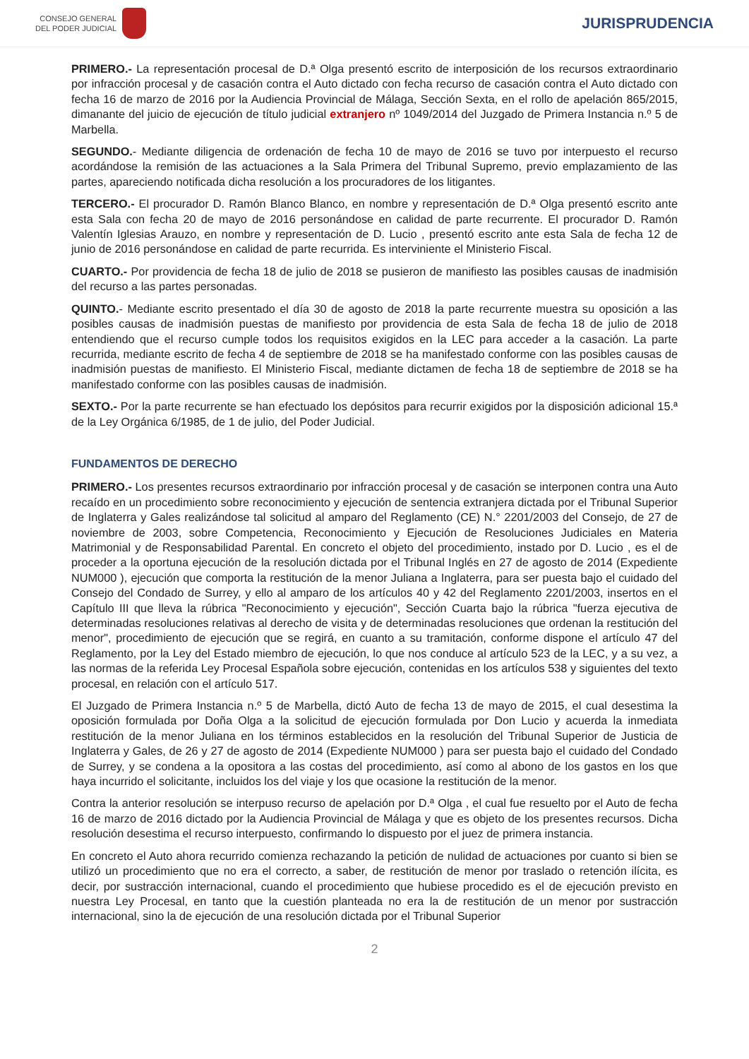CONSEJO GENERAL
DEL PODER JUDICIAL
JURISPRUDENCIA
PRIMERO.- La representación procesal de D.ª Olga presentó escrito de interposición de los recursos extraordinario por infracción procesal y de casación contra el Auto dictado con fecha recurso de casación contra el Auto dictado con fecha 16 de marzo de 2016 por la Audiencia Provincial de Málaga, Sección Sexta, en el rollo de apelación 865/2015, dimanante del juicio de ejecución de título judicial extranjero nº 1049/2014 del Juzgado de Primera Instancia n.º 5 de Marbella.
SEGUNDO.- Mediante diligencia de ordenación de fecha 10 de mayo de 2016 se tuvo por interpuesto el recurso acordándose la remisión de las actuaciones a la Sala Primera del Tribunal Supremo, previo emplazamiento de las partes, apareciendo notificada dicha resolución a los procuradores de los litigantes.
TERCERO.- El procurador D. Ramón Blanco Blanco, en nombre y representación de D.ª Olga presentó escrito ante esta Sala con fecha 20 de mayo de 2016 personándose en calidad de parte recurrente. El procurador D. Ramón Valentín Iglesias Arauzo, en nombre y representación de D. Lucio , presentó escrito ante esta Sala de fecha 12 de junio de 2016 personándose en calidad de parte recurrida. Es interviniente el Ministerio Fiscal.
CUARTO.- Por providencia de fecha 18 de julio de 2018 se pusieron de manifiesto las posibles causas de inadmisión del recurso a las partes personadas.
QUINTO.- Mediante escrito presentado el día 30 de agosto de 2018 la parte recurrente muestra su oposición a las posibles causas de inadmisión puestas de manifiesto por providencia de esta Sala de fecha 18 de julio de 2018 entendiendo que el recurso cumple todos los requisitos exigidos en la LEC para acceder a la casación. La parte recurrida, mediante escrito de fecha 4 de septiembre de 2018 se ha manifestado conforme con las posibles causas de inadmisión puestas de manifiesto. El Ministerio Fiscal, mediante dictamen de fecha 18 de septiembre de 2018 se ha manifestado conforme con las posibles causas de inadmisión.
SEXTO.- Por la parte recurrente se han efectuado los depósitos para recurrir exigidos por la disposición adicional 15.ª de la Ley Orgánica 6/1985, de 1 de julio, del Poder Judicial.
FUNDAMENTOS DE DERECHO
PRIMERO.- Los presentes recursos extraordinario por infracción procesal y de casación se interponen contra una Auto recaído en un procedimiento sobre reconocimiento y ejecución de sentencia extranjera dictada por el Tribunal Superior de Inglaterra y Gales realizándose tal solicitud al amparo del Reglamento (CE) N.° 2201/2003 del Consejo, de 27 de noviembre de 2003, sobre Competencia, Reconocimiento y Ejecución de Resoluciones Judiciales en Materia Matrimonial y de Responsabilidad Parental. En concreto el objeto del procedimiento, instado por D. Lucio , es el de proceder a la oportuna ejecución de la resolución dictada por el Tribunal Inglés en 27 de agosto de 2014 (Expediente NUM000 ), ejecución que comporta la restitución de la menor Juliana a Inglaterra, para ser puesta bajo el cuidado del Consejo del Condado de Surrey, y ello al amparo de los artículos 40 y 42 del Reglamento 2201/2003, insertos en el Capítulo III que lleva la rúbrica "Reconocimiento y ejecución", Sección Cuarta bajo la rúbrica "fuerza ejecutiva de determinadas resoluciones relativas al derecho de visita y de determinadas resoluciones que ordenan la restitución del menor", procedimiento de ejecución que se regirá, en cuanto a su tramitación, conforme dispone el artículo 47 del Reglamento, por la Ley del Estado miembro de ejecución, lo que nos conduce al artículo 523 de la LEC, y a su vez, a las normas de la referida Ley Procesal Española sobre ejecución, contenidas en los artículos 538 y siguientes del texto procesal, en relación con el artículo 517.
El Juzgado de Primera Instancia n.º 5 de Marbella, dictó Auto de fecha 13 de mayo de 2015, el cual desestima la oposición formulada por Doña Olga a la solicitud de ejecución formulada por Don Lucio y acuerda la inmediata restitución de la menor Juliana en los términos establecidos en la resolución del Tribunal Superior de Justicia de Inglaterra y Gales, de 26 y 27 de agosto de 2014 (Expediente NUM000 ) para ser puesta bajo el cuidado del Condado de Surrey, y se condena a la opositora a las costas del procedimiento, así como al abono de los gastos en los que haya incurrido el solicitante, incluidos los del viaje y los que ocasione la restitución de la menor.
Contra la anterior resolución se interpuso recurso de apelación por D.ª Olga , el cual fue resuelto por el Auto de fecha 16 de marzo de 2016 dictado por la Audiencia Provincial de Málaga y que es objeto de los presentes recursos. Dicha resolución desestima el recurso interpuesto, confirmando lo dispuesto por el juez de primera instancia.
En concreto el Auto ahora recurrido comienza rechazando la petición de nulidad de actuaciones por cuanto si bien se utilizó un procedimiento que no era el correcto, a saber, de restitución de menor por traslado o retención ilícita, es decir, por sustracción internacional, cuando el procedimiento que hubiese procedido es el de ejecución previsto en nuestra Ley Procesal, en tanto que la cuestión planteada no era la de restitución de un menor por sustracción internacional, sino la de ejecución de una resolución dictada por el Tribunal Superior
2